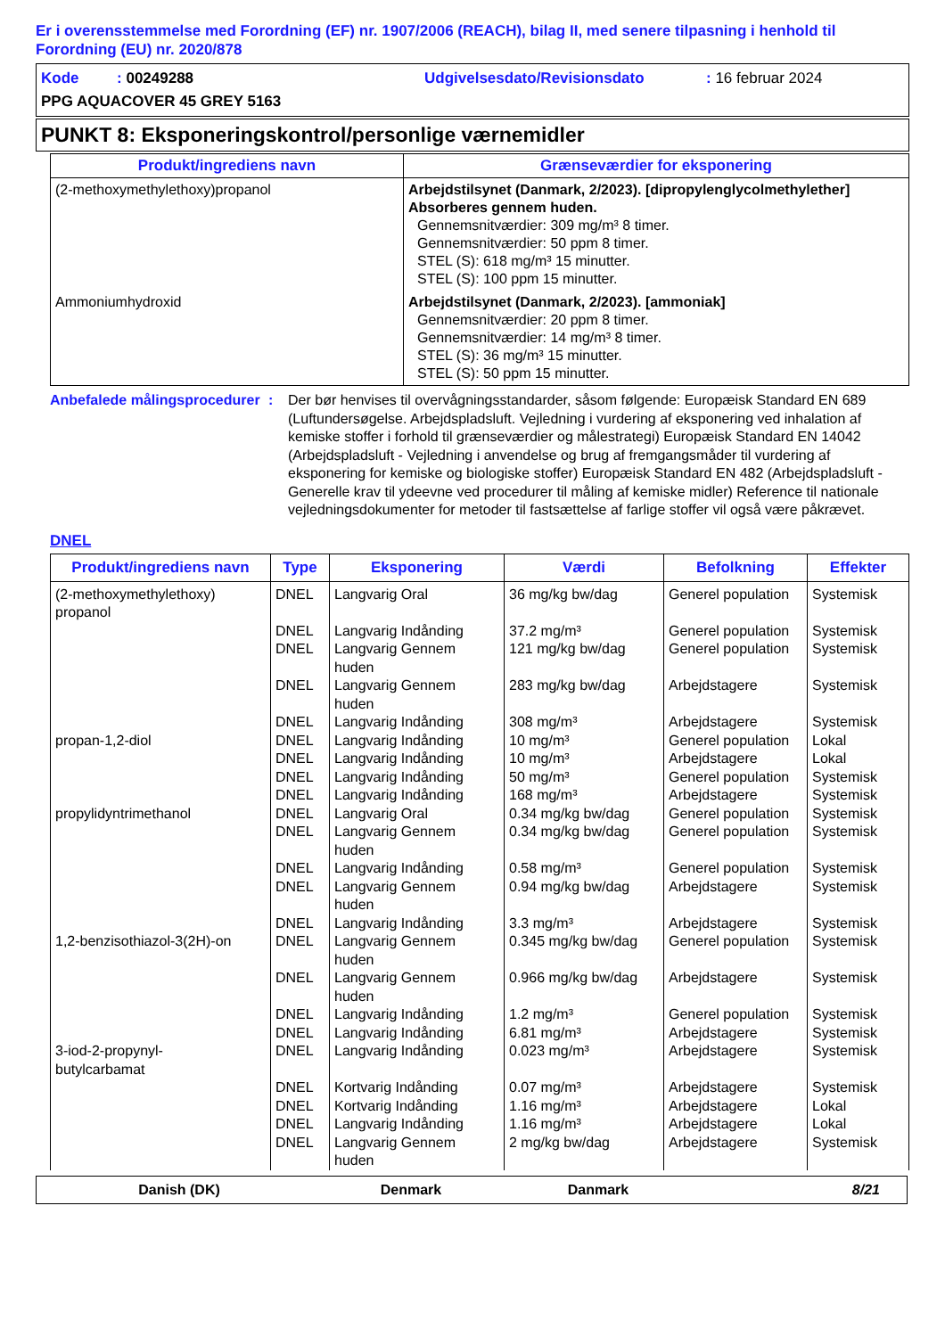Er i overensstemmelse med Forordning (EF) nr. 1907/2006 (REACH), bilag II, med senere tilpasning i henhold til Forordning (EU) nr. 2020/878
Kode : 00249288 Udgivelsesdato/Revisionsdato : 16 februar 2024
PPG AQUACOVER 45 GREY 5163
PUNKT 8: Eksponeringskontrol/personlige værnemidler
| Produkt/ingrediens navn | Grænseværdier for eksponering |
| --- | --- |
| (2-methoxymethylethoxy)propanol | Arbejdstilsynet (Danmark, 2/2023). [dipropylenglycolmethylether] Absorberes gennem huden. Gennemsnitværdier: 309 mg/m³ 8 timer. Gennemsnitværdier: 50 ppm 8 timer. STEL (S): 618 mg/m³ 15 minutter. STEL (S): 100 ppm 15 minutter. |
| Ammoniumhydroxid | Arbejdstilsynet (Danmark, 2/2023). [ammoniak] Gennemsnitværdier: 20 ppm 8 timer. Gennemsnitværdier: 14 mg/m³ 8 timer. STEL (S): 36 mg/m³ 15 minutter. STEL (S): 50 ppm 15 minutter. |
Anbefalede målingsprocedurer
: Der bør henvises til overvågningsstandarder, såsom følgende: Europæisk Standard EN 689 (Luftundersøgelse. Arbejdspladsluft. Vejledning i vurdering af eksponering ved inhalation af kemiske stoffer i forhold til grænseværdier og målestrategi) Europæisk Standard EN 14042 (Arbejdspladsluft - Vejledning i anvendelse og brug af fremgangsmåder til vurdering af eksponering for kemiske og biologiske stoffer) Europæisk Standard EN 482 (Arbejdspladsluft - Generelle krav til ydeevne ved procedurer til måling af kemiske midler) Reference til nationale vejledningsdokumenter for metoder til fastsættelse af farlige stoffer vil også være påkrævet.
DNEL
| Produkt/ingrediens navn | Type | Eksponering | Værdi | Befolkning | Effekter |
| --- | --- | --- | --- | --- | --- |
| (2-methoxymethylethoxy) propanol | DNEL | Langvarig Oral | 36 mg/kg bw/dag | Generel population | Systemisk |
| | DNEL | Langvarig Indånding | 37.2 mg/m³ | Generel population | Systemisk |
| | DNEL | Langvarig Gennem huden | 121 mg/kg bw/dag | Generel population | Systemisk |
| | DNEL | Langvarig Gennem huden | 283 mg/kg bw/dag | Arbejdstagere | Systemisk |
| | DNEL | Langvarig Indånding | 308 mg/m³ | Arbejdstagere | Systemisk |
| propan-1,2-diol | DNEL | Langvarig Indånding | 10 mg/m³ | Generel population | Lokal |
| | DNEL | Langvarig Indånding | 10 mg/m³ | Arbejdstagere | Lokal |
| | DNEL | Langvarig Indånding | 50 mg/m³ | Generel population | Systemisk |
| | DNEL | Langvarig Indånding | 168 mg/m³ | Arbejdstagere | Systemisk |
| propylidyntrimethanol | DNEL | Langvarig Oral | 0.34 mg/kg bw/dag | Generel population | Systemisk |
| | DNEL | Langvarig Gennem huden | 0.34 mg/kg bw/dag | Generel population | Systemisk |
| | DNEL | Langvarig Indånding | 0.58 mg/m³ | Generel population | Systemisk |
| | DNEL | Langvarig Gennem huden | 0.94 mg/kg bw/dag | Arbejdstagere | Systemisk |
| | DNEL | Langvarig Indånding | 3.3 mg/m³ | Arbejdstagere | Systemisk |
| 1,2-benzisothiazol-3(2H)-on | DNEL | Langvarig Gennem huden | 0.345 mg/kg bw/dag | Generel population | Systemisk |
| | DNEL | Langvarig Gennem huden | 0.966 mg/kg bw/dag | Arbejdstagere | Systemisk |
| | DNEL | Langvarig Indånding | 1.2 mg/m³ | Generel population | Systemisk |
| | DNEL | Langvarig Indånding | 6.81 mg/m³ | Arbejdstagere | Systemisk |
| 3-iod-2-propynyl- butylcarbamat | DNEL | Langvarig Indånding | 0.023 mg/m³ | Arbejdstagere | Systemisk |
| | DNEL | Kortvarig Indånding | 0.07 mg/m³ | Arbejdstagere | Systemisk |
| | DNEL | Kortvarig Indånding | 1.16 mg/m³ | Arbejdstagere | Lokal |
| | DNEL | Langvarig Indånding | 1.16 mg/m³ | Arbejdstagere | Lokal |
| | DNEL | Langvarig Gennem huden | 2 mg/kg bw/dag | Arbejdstagere | Systemisk |
Danish (DK) Denmark Danmark 8/21